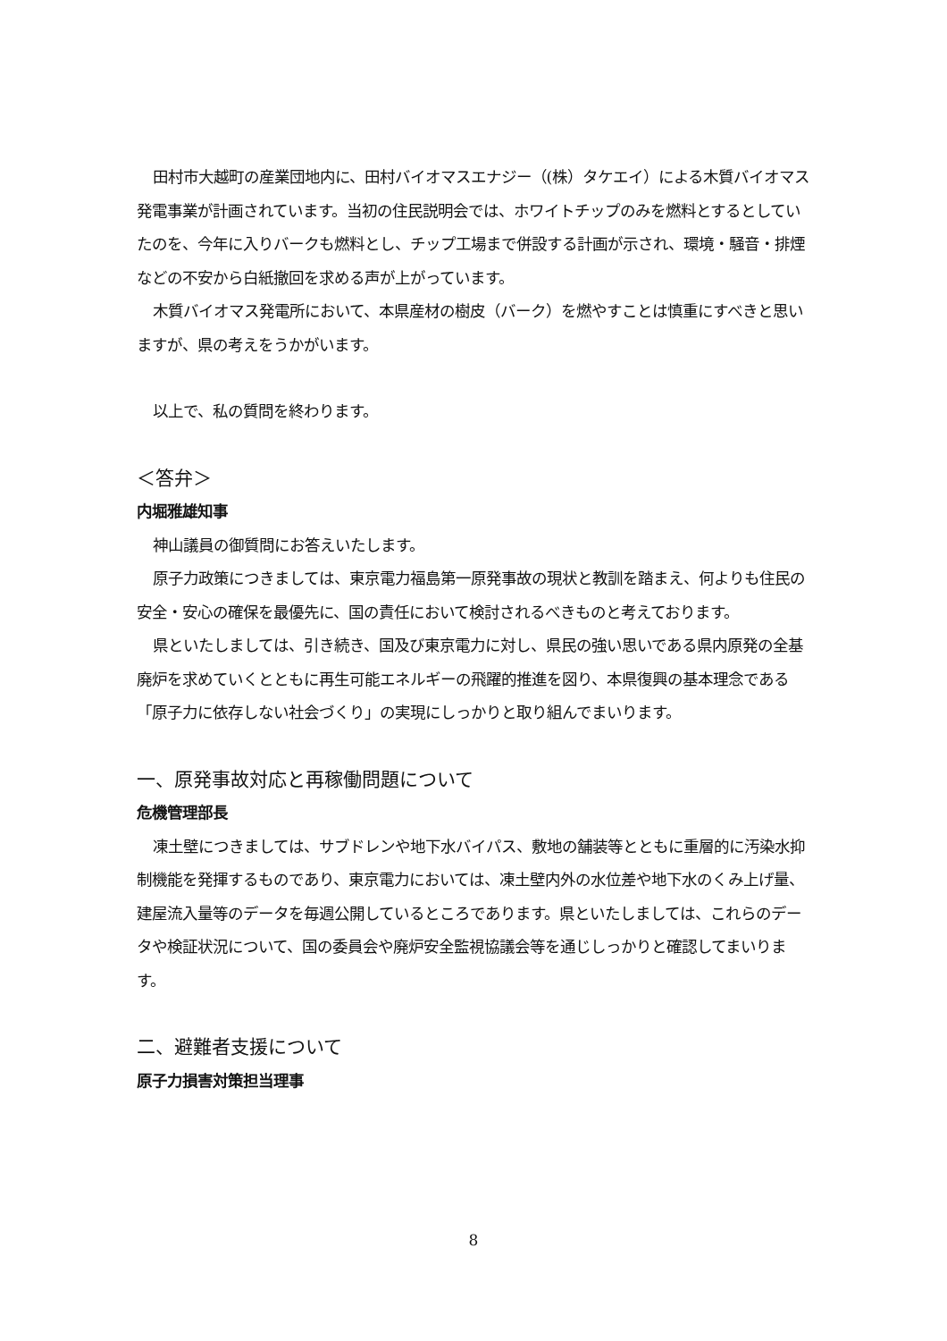田村市大越町の産業団地内に、田村バイオマスエナジー（(株）タケエイ）による木質バイオマス発電事業が計画されています。当初の住民説明会では、ホワイトチップのみを燃料とするとしていたのを、今年に入りバークも燃料とし、チップ工場まで併設する計画が示され、環境・騒音・排煙などの不安から白紙撤回を求める声が上がっています。
木質バイオマス発電所において、本県産材の樹皮（バーク）を燃やすことは慎重にすべきと思いますが、県の考えをうかがいます。
以上で、私の質問を終わります。
＜答弁＞
内堀雅雄知事
神山議員の御質問にお答えいたします。
原子力政策につきましては、東京電力福島第一原発事故の現状と教訓を踏まえ、何よりも住民の安全・安心の確保を最優先に、国の責任において検討されるべきものと考えております。
県といたしましては、引き続き、国及び東京電力に対し、県民の強い思いである県内原発の全基廃炉を求めていくとともに再生可能エネルギーの飛躍的推進を図り、本県復興の基本理念である「原子力に依存しない社会づくり」の実現にしっかりと取り組んでまいります。
一、原発事故対応と再稼働問題について
危機管理部長
凍土壁につきましては、サブドレンや地下水バイパス、敷地の舗装等とともに重層的に汚染水抑制機能を発揮するものであり、東京電力においては、凍土壁内外の水位差や地下水のくみ上げ量、建屋流入量等のデータを毎週公開しているところであります。県といたしましては、これらのデータや検証状況について、国の委員会や廃炉安全監視協議会等を通じしっかりと確認してまいります。
二、避難者支援について
原子力損害対策担当理事
8